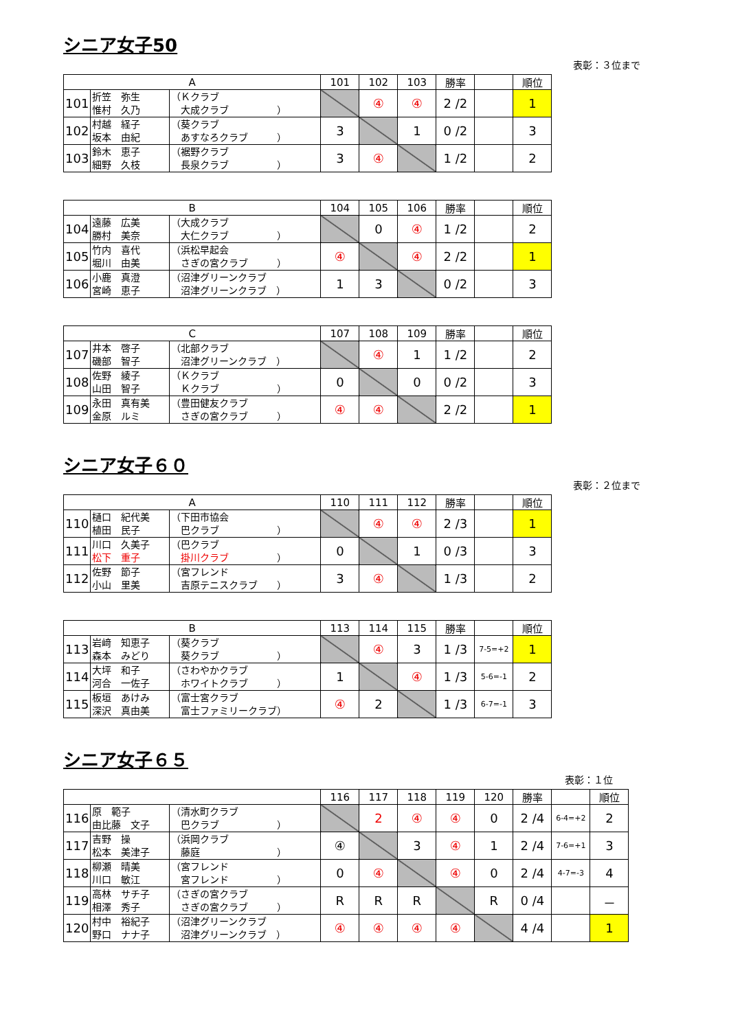シニア女子50
表彰：３位まで
| A | | | 101 | 102 | 103 | 勝率 | | 順位 |
| --- | --- | --- | --- | --- | --- | --- | --- | --- |
| 101 | 折笠 弥生 惟村 久乃 | （Ｋクラブ 大成クラブ ） | | ④ | ④ | 2 /2 | | 1 |
| 102 | 村越 経子 坂本 由紀 | （葵クラブ あすなろクラブ ） | 3 | | 1 | 0 /2 | | 3 |
| 103 | 鈴木 恵子 細野 久枝 | （裾野クラブ 長泉クラブ ） | 3 | ④ | | 1 /2 | | 2 |
| B | | | 104 | 105 | 106 | 勝率 | | 順位 |
| --- | --- | --- | --- | --- | --- | --- | --- | --- |
| 104 | 遠藤 広美 勝村 美奈 | （大成クラブ 大仁クラブ ） | | 0 | ④ | 1 /2 | | 2 |
| 105 | 竹内 喜代 堀川 由美 | （浜松早起会 さぎの宮クラブ ） | ④ | | ④ | 2 /2 | | 1 |
| 106 | 小鹿 真澄 宮崎 恵子 | （沼津グリーンクラブ 沼津グリーンクラブ ） | 1 | 3 | | 0 /2 | | 3 |
| C | | | 107 | 108 | 109 | 勝率 | | 順位 |
| --- | --- | --- | --- | --- | --- | --- | --- | --- |
| 107 | 井本 啓子 磯部 智子 | （北部クラブ 沼津グリーンクラブ ） | | ④ | 1 | 1 /2 | | 2 |
| 108 | 佐野 綾子 山田 智子 | （Ｋクラブ Ｋクラブ ） | 0 | | 0 | 0 /2 | | 3 |
| 109 | 永田 真有美 金原 ルミ | （豊田健友クラブ さぎの宮クラブ ） | ④ | ④ | | 2 /2 | | 1 |
シニア女子６０
表彰：２位まで
| A | | | 110 | 111 | 112 | 勝率 | | 順位 |
| --- | --- | --- | --- | --- | --- | --- | --- | --- |
| 110 | 樋口 紀代美 植田 民子 | （下田市協会 巴クラブ ） | | ④ | ④ | 2 /3 | | 1 |
| 111 | 川口 久美子 松下 重子 | （巴クラブ 掛川クラブ ） | 0 | | 1 | 0 /3 | | 3 |
| 112 | 佐野 節子 小山 里美 | （宮フレンド 吉原テニスクラブ ） | 3 | ④ | | 1 /3 | | 2 |
| B | | | 113 | 114 | 115 | 勝率 | | 順位 |
| --- | --- | --- | --- | --- | --- | --- | --- | --- |
| 113 | 岩﨑 知恵子 森本 みどり | （葵クラブ 葵クラブ ） | | ④ | 3 | 1 /3 | 7-5=+2 | 1 |
| 114 | 大坪 和子 河合 一佐子 | （さわやかクラブ ホワイトクラブ ） | 1 | | ④ | 1 /3 | 5-6=-1 | 2 |
| 115 | 板垣 あけみ 深沢 真由美 | （富士宮クラブ 富士ファミリークラブ） | ④ | 2 | | 1 /3 | 6-7=-1 | 3 |
シニア女子６５
表彰：１位
| | | | 116 | 117 | 118 | 119 | 120 | 勝率 | | 順位 |
| --- | --- | --- | --- | --- | --- | --- | --- | --- | --- | --- |
| 116 | 原 範子 由比藤 文子 | （清水町クラブ 巴クラブ ） | | 2 | ④ | ④ | 0 | 2 /4 | 6-4=+2 | 2 |
| 117 | 吉野 操 松本 美津子 | （浜岡クラブ 藤庭 ） | ④ | | 3 | ④ | 1 | 2 /4 | 7-6=+1 | 3 |
| 118 | 柳瀬 晴美 川口 敏江 | （宮フレンド 宮フレンド ） | 0 | ④ | | ④ | 0 | 2 /4 | 4-7=-3 | 4 |
| 119 | 高林 サチ子 相澤 秀子 | （さぎの宮クラブ さぎの宮クラブ ） | R | R | R | | R | 0 /4 | | － |
| 120 | 村中 裕紀子 野口 ナナ子 | （沼津グリーンクラブ 沼津グリーンクラブ ） | ④ | ④ | ④ | ④ | | 4 /4 | | 1 |